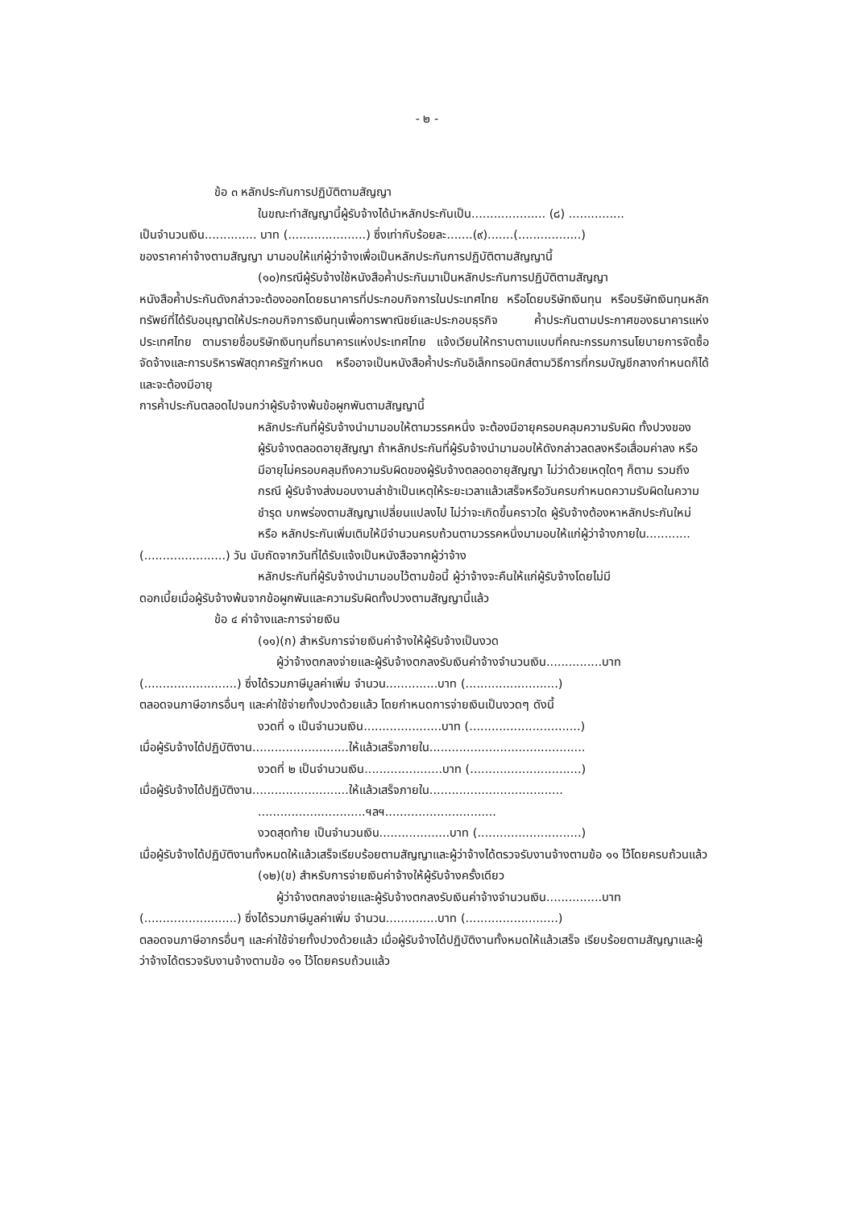- ๒ -
ข้อ ๓ หลักประกันการปฏิบัติตามสัญญา
ในขณะทำสัญญานี้ผู้รับจ้างได้นำหลักประกันเป็น.................... (๘) ...............
เป็นจำนวนเงิน.............. บาท (.....................) ซึ่งเท่ากับร้อยละ.......(๙).......(.................)
ของราคาค่าจ้างตามสัญญา มามอบให้แก่ผู้ว่าจ้างเพื่อเป็นหลักประกันการปฏิบัติตามสัญญานี้
(๑๐)กรณีผู้รับจ้างใช้หนังสือค้ำประกันมาเป็นหลักประกันการปฏิบัติตามสัญญา
หนังสือค้ำประกันดังกล่าวจะต้องออกโดยธนาคารที่ประกอบกิจการในประเทศไทย หรือโดยบริษัทเงินทุน หรือบริษัทเงินทุนหลักทรัพย์ที่ได้รับอนุญาตให้ประกอบกิจการเงินทุนเพื่อการพาณิชย์และประกอบธุรกิจ ค้ำประกันตามประกาศของธนาคารแห่งประเทศไทย ตามรายชื่อบริษัทเงินทุนที่ธนาคารแห่งประเทศไทย แจ้งเวียนให้ทราบตามแบบที่คณะกรรมการนโยบายการจัดซื้อจัดจ้างและการบริหารพัสดุภาครัฐกำหนด หรืออาจเป็นหนังสือค้ำประกันอิเล็กทรอนิกส์ตามวิธีการที่กรมบัญชีกลางกำหนดก็ได้ และจะต้องมีอายุ
การค้ำประกันตลอดไปจนกว่าผู้รับจ้างพ้นข้อผูกพันตามสัญญานี้
หลักประกันที่ผู้รับจ้างนำมามอบให้ตามวรรคหนึ่ง จะต้องมีอายุครอบคลุมความรับผิด ทั้งปวงของผู้รับจ้างตลอดอายุสัญญา ถ้าหลักประกันที่ผู้รับจ้างนำมามอบให้ดังกล่าวลดลงหรือเสื่อมค่าลง หรือมีอายุไม่ครอบคลุมถึงความรับผิดของผู้รับจ้างตลอดอายุสัญญา ไม่ว่าด้วยเหตุใดๆ ก็ตาม รวมถึงกรณี ผู้รับจ้างส่งมอบงานล่าช้าเป็นเหตุให้ระยะเวลาแล้วเสร็จหรือวันครบกำหนดความรับผิดในความชำรุด บกพร่องตามสัญญาเปลี่ยนแปลงไป ไม่ว่าจะเกิดขึ้นคราวใด ผู้รับจ้างต้องหาหลักประกันใหม่หรือ หลักประกันเพิ่มเติมให้มีจำนวนครบถ้วนตามวรรคหนึ่งมามอบให้แก่ผู้ว่าจ้างภายใน............
(......................) วัน นับถัดจากวันที่ได้รับแจ้งเป็นหนังสือจากผู้ว่าจ้าง
หลักประกันที่ผู้รับจ้างนำมามอบไว้ตามข้อนี้ ผู้ว่าจ้างจะคืนให้แก่ผู้รับจ้างโดยไม่มี
ดอกเบี้ยเมื่อผู้รับจ้างพ้นจากข้อผูกพันและความรับผิดทั้งปวงตามสัญญานี้แล้ว
ข้อ ๔ ค่าจ้างและการจ่ายเงิน
(๑๑)(ก) สำหรับการจ่ายเงินค่าจ้างให้ผู้รับจ้างเป็นงวด
ผู้ว่าจ้างตกลงจ่ายและผู้รับจ้างตกลงรับเงินค่าจ้างจำนวนเงิน...............บาท
(.........................) ซึ่งได้รวมภาษีมูลค่าเพิ่ม จำนวน..............บาท (.........................)
ตลอดจนภาษีอากรอื่นๆ และค่าใช้จ่ายทั้งปวงด้วยแล้ว โดยกำหนดการจ่ายเงินเป็นงวดๆ ดังนี้
งวดที่ ๑ เป็นจำนวนเงิน.....................บาท (..............................)
เมื่อผู้รับจ้างได้ปฏิบัติงาน..........................ให้แล้วเสร็จภายใน..........................................
งวดที่ ๒ เป็นจำนวนเงิน.....................บาท (..............................)
เมื่อผู้รับจ้างได้ปฏิบัติงาน..........................ให้แล้วเสร็จภายใน....................................
.............................ฯลฯ..............................
งวดสุดท้าย เป็นจำนวนเงิน...................บาท (............................)
เมื่อผู้รับจ้างได้ปฏิบัติงานทั้งหมดให้แล้วเสร็จเรียบร้อยตามสัญญาและผู้ว่าจ้างได้ตรวจรับงานจ้างตามข้อ ๑๑ ไว้โดยครบถ้วนแล้ว
(๑๒)(ข) สำหรับการจ่ายเงินค่าจ้างให้ผู้รับจ้างครั้งเดียว
ผู้ว่าจ้างตกลงจ่ายและผู้รับจ้างตกลงรับเงินค่าจ้างจำนวนเงิน...............บาท
(.........................) ซึ่งได้รวมภาษีมูลค่าเพิ่ม จำนวน..............บาท (.........................)
ตลอดจนภาษีอากรอื่นๆ และค่าใช้จ่ายทั้งปวงด้วยแล้ว เมื่อผู้รับจ้างได้ปฏิบัติงานทั้งหมดให้แล้วเสร็จ เรียบร้อยตามสัญญาและผู้ว่าจ้างได้ตรวจรับงานจ้างตามข้อ ๑๑ ไว้โดยครบถ้วนแล้ว